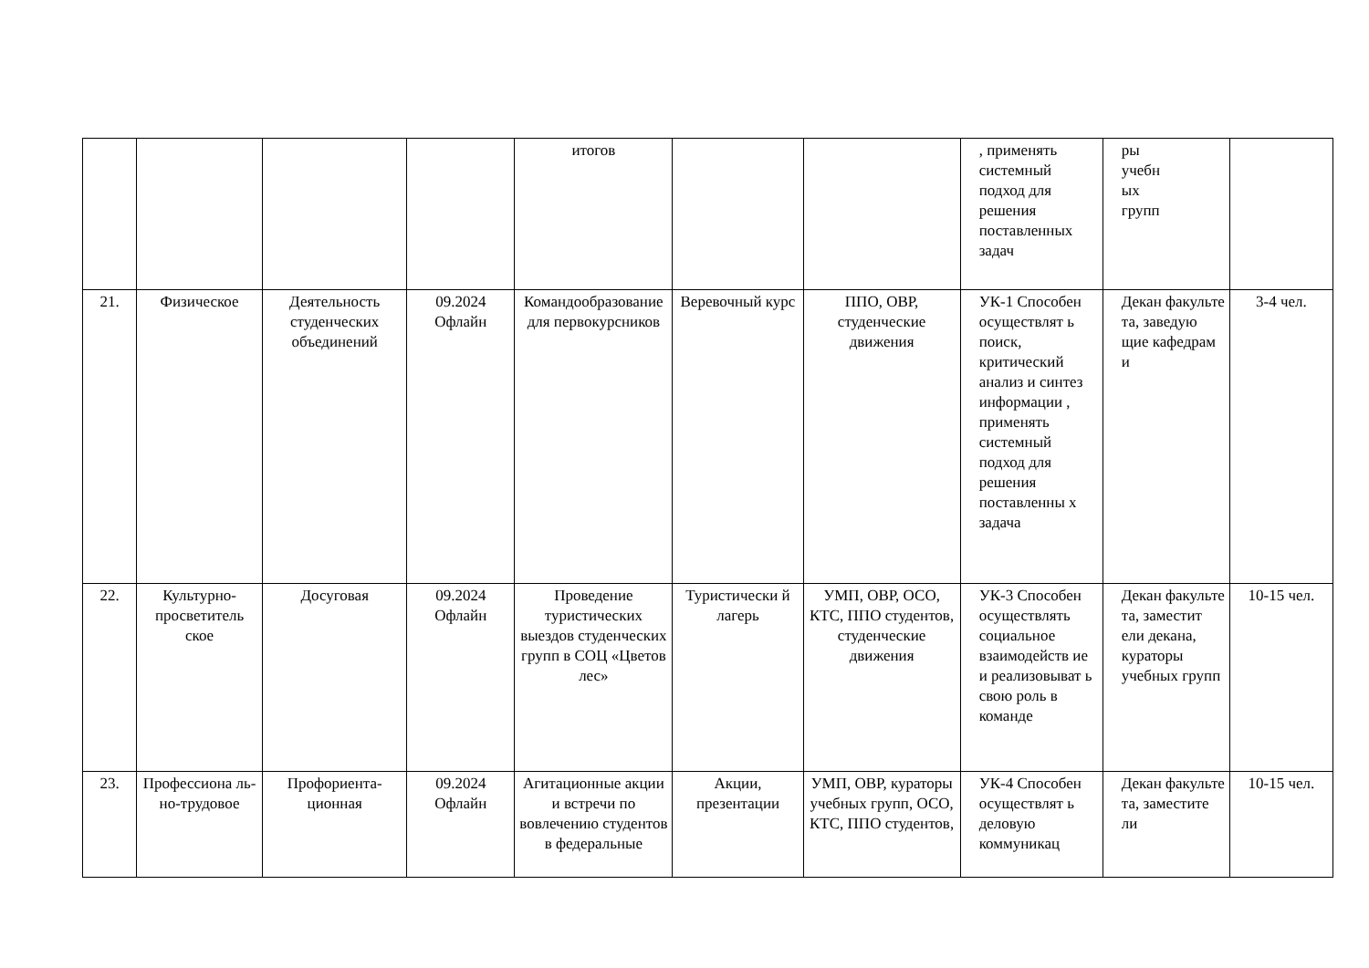| | | | | итогов | | | , применять системный подход для решения поставленных задач | ры учебн ых групп | |
| 21. | Физическое | Деятельность студенческих объединений | 09.2024 Офлайн | Командообразование для первокурсников | Веревочный курс | ППО, ОВР, студенческие движения | УК-1 Способен осуществлят ь поиск, критический анализ и синтез информации , применять системный подход для решения поставленны х задача | Декан факульте та, заведую щие кафедрам и | 3-4 чел. |
| 22. | Культурно-просветитель ское | Досуговая | 09.2024 Офлайн | Проведение туристических выездов студенческих групп в СОЦ «Цветов лес» | Туристически й лагерь | УМП, ОВР, ОСО, КТС, ППО студентов, студенческие движения | УК-3 Способен осуществлять социальное взаимодейств ие и реализовыват ь свою роль в команде | Декан факульте та, заместит ели декана, кураторы учебных групп | 10-15 чел. |
| 23. | Профессиона ль-но-трудовое | Профориента-ционная | 09.2024 Офлайн | Агитационные акции и встречи по вовлечению студентов в федеральные | Акции, презентации | УМП, ОВР, кураторы учебных групп, ОСО, КТС, ППО студентов, | УК-4 Способен осуществлят ь деловую коммуникац | Декан факульте та, заместите ли | 10-15 чел. |